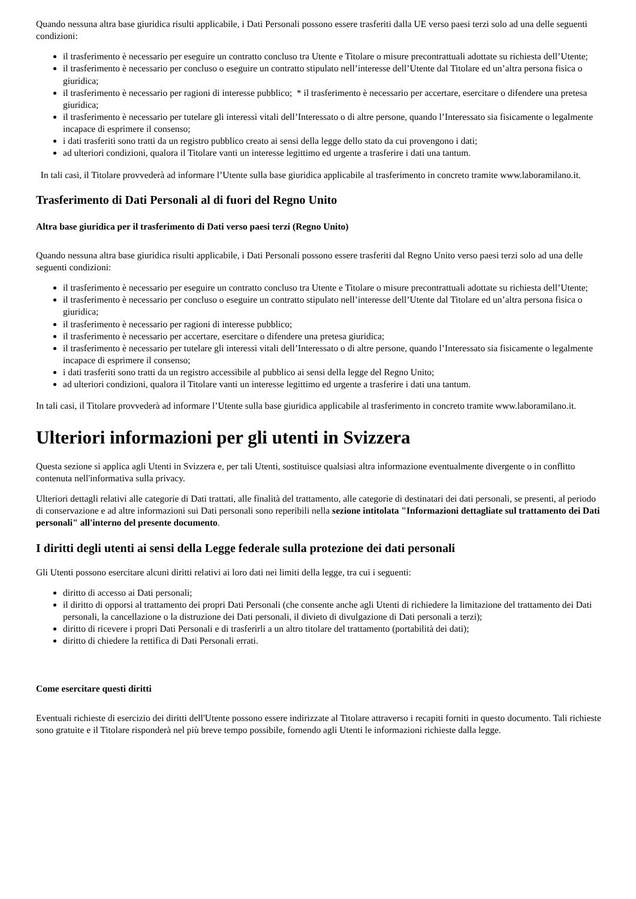Quando nessuna altra base giuridica risulti applicabile, i Dati Personali possono essere trasferiti dalla UE verso paesi terzi solo ad una delle seguenti condizioni:
il trasferimento è necessario per eseguire un contratto concluso tra Utente e Titolare o misure precontrattuali adottate su richiesta dell’Utente;
il trasferimento è necessario per concluso o eseguire un contratto stipulato nell’interesse dell’Utente dal Titolare ed un’altra persona fisica o giuridica;
il trasferimento è necessario per ragioni di interesse pubblico; * il trasferimento è necessario per accertare, esercitare o difendere una pretesa giuridica;
il trasferimento è necessario per tutelare gli interessi vitali dell’Interessato o di altre persone, quando l’Interessato sia fisicamente o legalmente incapace di esprimere il consenso;
i dati trasferiti sono tratti da un registro pubblico creato ai sensi della legge dello stato da cui provengono i dati;
ad ulteriori condizioni, qualora il Titolare vanti un interesse legittimo ed urgente a trasferire i dati una tantum.
In tali casi, il Titolare provvederà ad informare l’Utente sulla base giuridica applicabile al trasferimento in concreto tramite www.laboramilano.it.
Trasferimento di Dati Personali al di fuori del Regno Unito
Altra base giuridica per il trasferimento di Dati verso paesi terzi (Regno Unito)
Quando nessuna altra base giuridica risulti applicabile, i Dati Personali possono essere trasferiti dal Regno Unito verso paesi terzi solo ad una delle seguenti condizioni:
il trasferimento è necessario per eseguire un contratto concluso tra Utente e Titolare o misure precontrattuali adottate su richiesta dell’Utente;
il trasferimento è necessario per concluso o eseguire un contratto stipulato nell’interesse dell’Utente dal Titolare ed un’altra persona fisica o giuridica;
il trasferimento è necessario per ragioni di interesse pubblico;
il trasferimento è necessario per accertare, esercitare o difendere una pretesa giuridica;
il trasferimento è necessario per tutelare gli interessi vitali dell’Interessato o di altre persone, quando l’Interessato sia fisicamente o legalmente incapace di esprimere il consenso;
i dati trasferiti sono tratti da un registro accessibile al pubblico ai sensi della legge del Regno Unito;
ad ulteriori condizioni, qualora il Titolare vanti un interesse legittimo ed urgente a trasferire i dati una tantum.
In tali casi, il Titolare provvederà ad informare l’Utente sulla base giuridica applicabile al trasferimento in concreto tramite www.laboramilano.it.
Ulteriori informazioni per gli utenti in Svizzera
Questa sezione si applica agli Utenti in Svizzera e, per tali Utenti, sostituisce qualsiasi altra informazione eventualmente divergente o in conflitto contenuta nell'informativa sulla privacy.
Ulteriori dettagli relativi alle categorie di Dati trattati, alle finalità del trattamento, alle categorie di destinatari dei dati personali, se presenti, al periodo di conservazione e ad altre informazioni sui Dati personali sono reperibili nella sezione intitolata "Informazioni dettagliate sul trattamento dei Dati personali" all'interno del presente documento.
I diritti degli utenti ai sensi della Legge federale sulla protezione dei dati personali
Gli Utenti possono esercitare alcuni diritti relativi ai loro dati nei limiti della legge, tra cui i seguenti:
diritto di accesso ai Dati personali;
il diritto di opporsi al trattamento dei propri Dati Personali (che consente anche agli Utenti di richiedere la limitazione del trattamento dei Dati personali, la cancellazione o la distruzione dei Dati personali, il divieto di divulgazione di Dati personali a terzi);
diritto di ricevere i propri Dati Personali e di trasferirli a un altro titolare del trattamento (portabilità dei dati);
diritto di chiedere la rettifica di Dati Personali errati.
Come esercitare questi diritti
Eventuali richieste di esercizio dei diritti dell'Utente possono essere indirizzate al Titolare attraverso i recapiti forniti in questo documento. Tali richieste sono gratuite e il Titolare risponderà nel più breve tempo possibile, fornendo agli Utenti le informazioni richieste dalla legge.